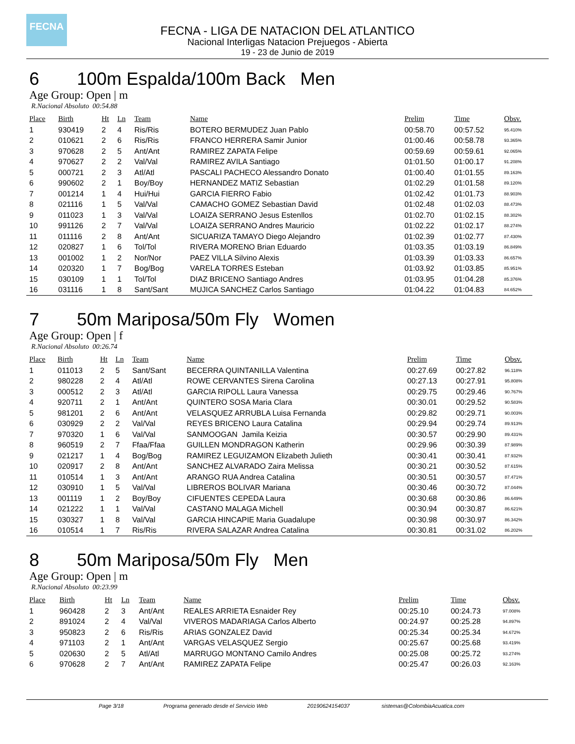FECNA
FECNA - LIGA DE NATACION DEL ATLANTICO
Nacional Interligas Natacion Prejuegos - Abierta
19 - 23 de Junio de 2019
6 100m Espalda/100m Back Men
Age Group: Open | m
R.Nacional Absoluto 00:54.88
| Place | Birth | Ht | Ln | Team | Name | Prelim | Time | Obsv. |
| --- | --- | --- | --- | --- | --- | --- | --- | --- |
| 1 | 930419 | 2 | 4 | Ris/Ris | BOTERO BERMUDEZ Juan Pablo | 00:58.70 | 00:57.52 | 95.410% |
| 2 | 010621 | 2 | 6 | Ris/Ris | FRANCO HERRERA Samir Junior | 01:00.46 | 00:58.78 | 93.365% |
| 3 | 970628 | 2 | 5 | Ant/Ant | RAMIREZ ZAPATA Felipe | 00:59.69 | 00:59.61 | 92.065% |
| 4 | 970627 | 2 | 2 | Val/Val | RAMIREZ AVILA Santiago | 01:01.50 | 01:00.17 | 91.208% |
| 5 | 000721 | 2 | 3 | Atl/Atl | PASCALI PACHECO Alessandro Donato | 01:00.40 | 01:01.55 | 89.163% |
| 6 | 990602 | 2 | 1 | Boy/Boy | HERNANDEZ MATIZ Sebastian | 01:02.29 | 01:01.58 | 89.120% |
| 7 | 001214 | 1 | 4 | Hui/Hui | GARCIA FIERRO Fabio | 01:02.42 | 01:01.73 | 88.903% |
| 8 | 021116 | 1 | 5 | Val/Val | CAMACHO GOMEZ Sebastian David | 01:02.48 | 01:02.03 | 88.473% |
| 9 | 011023 | 1 | 3 | Val/Val | LOAIZA SERRANO Jesus Estenllos | 01:02.70 | 01:02.15 | 88.302% |
| 10 | 991126 | 2 | 7 | Val/Val | LOAIZA SERRANO Andres Mauricio | 01:02.22 | 01:02.17 | 88.274% |
| 11 | 011116 | 2 | 8 | Ant/Ant | SICUARIZA TAMAYO Diego Alejandro | 01:02.39 | 01:02.77 | 87.430% |
| 12 | 020827 | 1 | 6 | Tol/Tol | RIVERA MORENO Brian Eduardo | 01:03.35 | 01:03.19 | 86.849% |
| 13 | 001002 | 1 | 2 | Nor/Nor | PAEZ VILLA Silvino Alexis | 01:03.39 | 01:03.33 | 86.657% |
| 14 | 020320 | 1 | 7 | Bog/Bog | VARELA TORRES Esteban | 01:03.92 | 01:03.85 | 85.951% |
| 15 | 030109 | 1 | 1 | Tol/Tol | DIAZ BRICENO Santiago Andres | 01:03.95 | 01:04.28 | 85.376% |
| 16 | 031116 | 1 | 8 | Sant/Sant | MUJICA SANCHEZ Carlos Santiago | 01:04.22 | 01:04.83 | 84.652% |
7 50m Mariposa/50m Fly Women
Age Group: Open | f
R.Nacional Absoluto 00:26.74
| Place | Birth | Ht | Ln | Team | Name | Prelim | Time | Obsv. |
| --- | --- | --- | --- | --- | --- | --- | --- | --- |
| 1 | 011013 | 2 | 5 | Sant/Sant | BECERRA QUINTANILLA Valentina | 00:27.69 | 00:27.82 | 96.118% |
| 2 | 980228 | 2 | 4 | Atl/Atl | ROWE CERVANTES Sirena Carolina | 00:27.13 | 00:27.91 | 95.808% |
| 3 | 000512 | 2 | 3 | Atl/Atl | GARCIA RIPOLL Laura Vanessa | 00:29.75 | 00:29.46 | 90.767% |
| 4 | 920711 | 2 | 1 | Ant/Ant | QUINTERO SOSA Maria Clara | 00:30.01 | 00:29.52 | 90.583% |
| 5 | 981201 | 2 | 6 | Ant/Ant | VELASQUEZ ARRUBLA Luisa Fernanda | 00:29.82 | 00:29.71 | 90.003% |
| 6 | 030929 | 2 | 2 | Val/Val | REYES BRICENO Laura Catalina | 00:29.94 | 00:29.74 | 89.913% |
| 7 | 970320 | 1 | 6 | Val/Val | SANMOOGAN Jamila Keizia | 00:30.57 | 00:29.90 | 89.431% |
| 8 | 960519 | 2 | 7 | Ffaa/Ffaa | GUILLEN MONDRAGON Katherin | 00:29.96 | 00:30.39 | 87.989% |
| 9 | 021217 | 1 | 4 | Bog/Bog | RAMIREZ LEGUIZAMON Elizabeth Julieth | 00:30.41 | 00:30.41 | 87.932% |
| 10 | 020917 | 2 | 8 | Ant/Ant | SANCHEZ ALVARADO Zaira Melissa | 00:30.21 | 00:30.52 | 87.615% |
| 11 | 010514 | 1 | 3 | Ant/Ant | ARANGO RUA Andrea Catalina | 00:30.51 | 00:30.57 | 87.471% |
| 12 | 030910 | 1 | 5 | Val/Val | LIBREROS BOLIVAR Mariana | 00:30.46 | 00:30.72 | 87.044% |
| 13 | 001119 | 1 | 2 | Boy/Boy | CIFUENTES CEPEDA Laura | 00:30.68 | 00:30.86 | 86.649% |
| 14 | 021222 | 1 | 1 | Val/Val | CASTANO MALAGA Michell | 00:30.94 | 00:30.87 | 86.621% |
| 15 | 030327 | 1 | 8 | Val/Val | GARCIA HINCAPIE Maria Guadalupe | 00:30.98 | 00:30.97 | 86.342% |
| 16 | 010514 | 1 | 7 | Ris/Ris | RIVERA SALAZAR Andrea Catalina | 00:30.81 | 00:31.02 | 86.202% |
8 50m Mariposa/50m Fly Men
Age Group: Open | m
R.Nacional Absoluto 00:23.99
| Place | Birth | Ht | Ln | Team | Name | Prelim | Time | Obsv. |
| --- | --- | --- | --- | --- | --- | --- | --- | --- |
| 1 | 960428 | 2 | 3 | Ant/Ant | REALES ARRIETA Esnaider Rey | 00:25.10 | 00:24.73 | 97.008% |
| 2 | 891024 | 2 | 4 | Val/Val | VIVEROS MADARIAGA Carlos Alberto | 00:24.97 | 00:25.28 | 94.897% |
| 3 | 950823 | 2 | 6 | Ris/Ris | ARIAS GONZALEZ David | 00:25.34 | 00:25.34 | 94.672% |
| 4 | 971103 | 2 | 1 | Ant/Ant | VARGAS VELASQUEZ Sergio | 00:25.67 | 00:25.68 | 93.419% |
| 5 | 020630 | 2 | 5 | Atl/Atl | MARRUGO MONTANO Camilo Andres | 00:25.08 | 00:25.72 | 93.274% |
| 6 | 970628 | 2 | 7 | Ant/Ant | RAMIREZ ZAPATA Felipe | 00:25.47 | 00:26.03 | 92.163% |
Page 3/18 Programa generado desde el Servicio Web 20190624154037 sistemas@ColombiaAcuatica.com